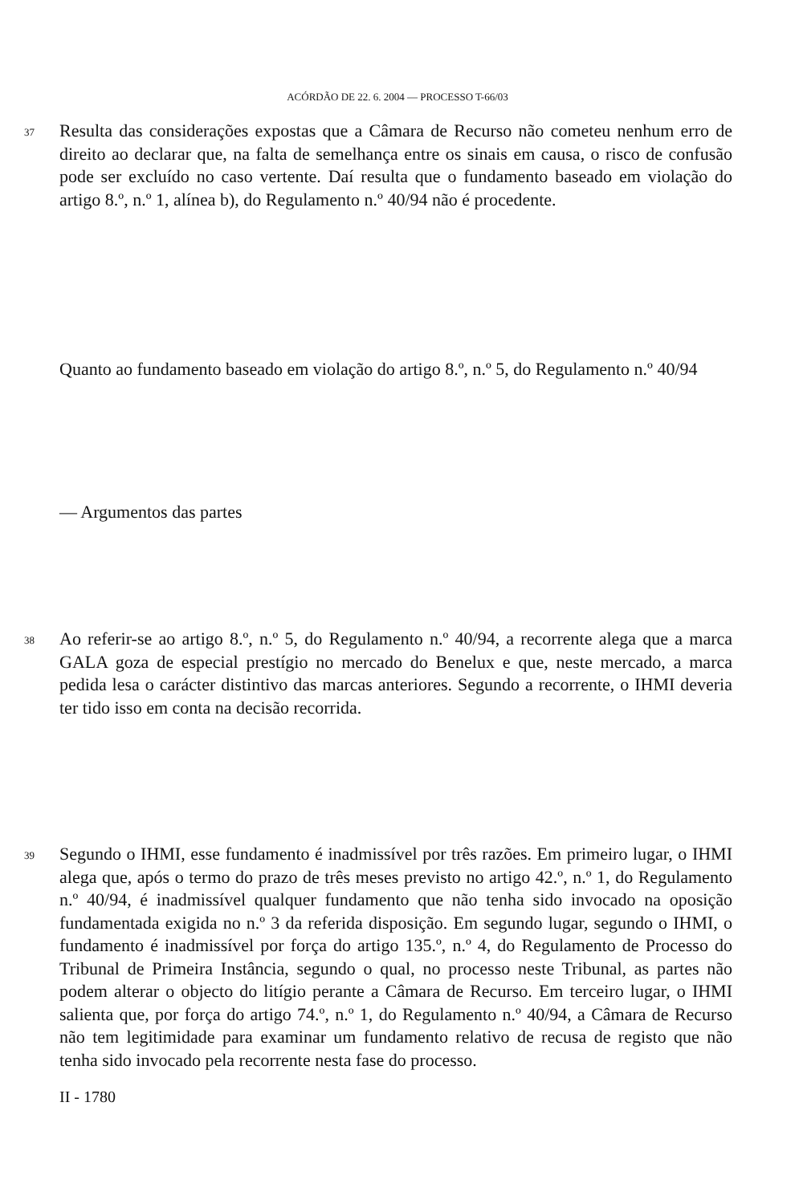ACÓRDÃO DE 22. 6. 2004 — PROCESSO T-66/03
37
Resulta das considerações expostas que a Câmara de Recurso não cometeu nenhum erro de direito ao declarar que, na falta de semelhança entre os sinais em causa, o risco de confusão pode ser excluído no caso vertente. Daí resulta que o fundamento baseado em violação do artigo 8.º, n.º 1, alínea b), do Regulamento n.º 40/94 não é procedente.
Quanto ao fundamento baseado em violação do artigo 8.º, n.º 5, do Regulamento n.º 40/94
— Argumentos das partes
38
Ao referir-se ao artigo 8.º, n.º 5, do Regulamento n.º 40/94, a recorrente alega que a marca GALA goza de especial prestígio no mercado do Benelux e que, neste mercado, a marca pedida lesa o carácter distintivo das marcas anteriores. Segundo a recorrente, o IHMI deveria ter tido isso em conta na decisão recorrida.
39
Segundo o IHMI, esse fundamento é inadmissível por três razões. Em primeiro lugar, o IHMI alega que, após o termo do prazo de três meses previsto no artigo 42.º, n.º 1, do Regulamento n.º 40/94, é inadmissível qualquer fundamento que não tenha sido invocado na oposição fundamentada exigida no n.º 3 da referida disposição. Em segundo lugar, segundo o IHMI, o fundamento é inadmissível por força do artigo 135.º, n.º 4, do Regulamento de Processo do Tribunal de Primeira Instância, segundo o qual, no processo neste Tribunal, as partes não podem alterar o objecto do litígio perante a Câmara de Recurso. Em terceiro lugar, o IHMI salienta que, por força do artigo 74.º, n.º 1, do Regulamento n.º 40/94, a Câmara de Recurso não tem legitimidade para examinar um fundamento relativo de recusa de registo que não tenha sido invocado pela recorrente nesta fase do processo.
II - 1780